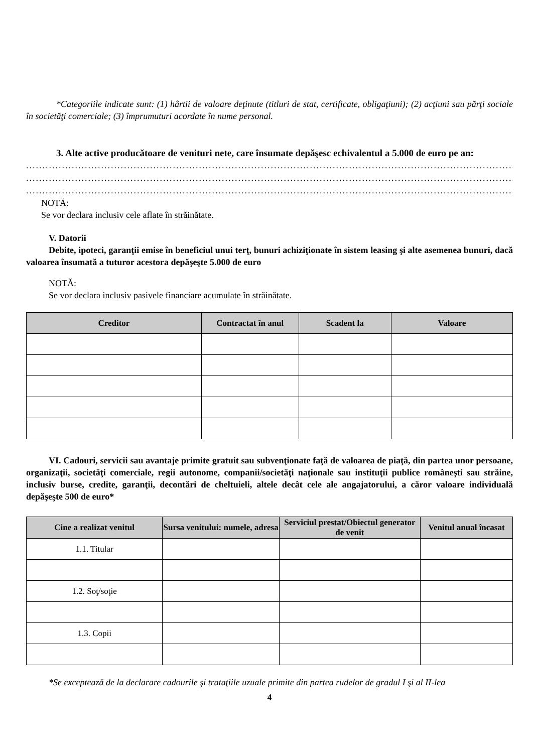*Categoriile indicate sunt: (1) hârtii de valoare deţinute (titluri de stat, certificate, obligaţiuni); (2) acţiuni sau părţi sociale în societăţi comerciale; (3) împrumuturi acordate în nume personal.
3. Alte active producătoare de venituri nete, care însumate depăşesc echivalentul a 5.000 de euro pe an:
........................................................................................................................................................................................................
........................................................................................................................................................................................................
........................................................................................................................................................................................................
NOTĂ:
Se vor declara inclusiv cele aflate în străinătate.
V. Datorii
Debite, ipoteci, garanţii emise în beneficiul unui terţ, bunuri achiziţionate în sistem leasing şi alte asemenea bunuri, dacă valoarea însumată a tuturor acestora depăşeşte 5.000 de euro
NOTĂ:
Se vor declara inclusiv pasivele financiare acumulate în străinătate.
| Creditor | Contractat în anul | Scadent la | Valoare |
| --- | --- | --- | --- |
VI. Cadouri, servicii sau avantaje primite gratuit sau subvenţionate faţă de valoarea de piaţă, din partea unor persoane, organizaţii, societăţi comerciale, regii autonome, companii/societăţi naţionale sau instituţii publice româneşti sau străine, inclusiv burse, credite, garanţii, decontări de cheltuieli, altele decât cele ale angajatorului, a căror valoare individuală depăşeşte 500 de euro*
| Cine a realizat venitul | Sursa venitului: numele, adresa | Serviciul prestat/Obiectul generator de venit | Venitul anual încasat |
| --- | --- | --- | --- |
| 1.1. Titular | | | |
| 1.2. Soţ/soţie | | | |
| 1.3. Copii | | | |
*Se exceptează de la declarare cadourile şi trataţiile uzuale primite din partea rudelor de gradul I şi al II-lea
4